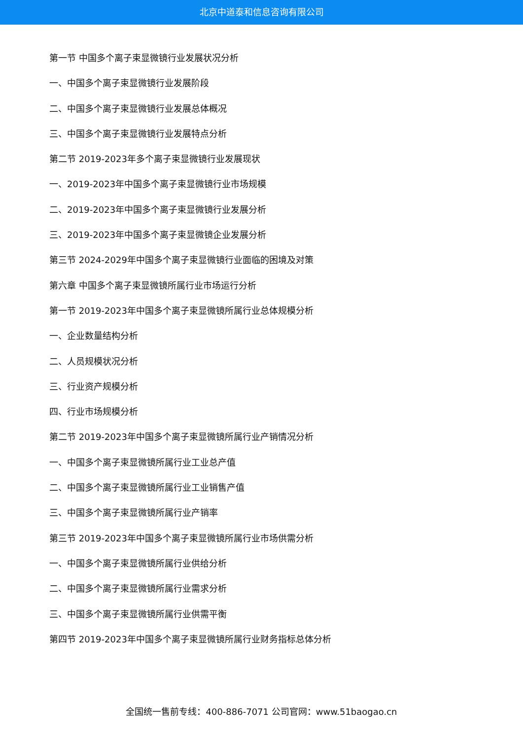北京中道泰和信息咨询有限公司
第一节 中国多个离子束显微镜行业发展状况分析
一、中国多个离子束显微镜行业发展阶段
二、中国多个离子束显微镜行业发展总体概况
三、中国多个离子束显微镜行业发展特点分析
第二节 2019-2023年多个离子束显微镜行业发展现状
一、2019-2023年中国多个离子束显微镜行业市场规模
二、2019-2023年中国多个离子束显微镜行业发展分析
三、2019-2023年中国多个离子束显微镜企业发展分析
第三节 2024-2029年中国多个离子束显微镜行业面临的困境及对策
第六章 中国多个离子束显微镜所属行业市场运行分析
第一节 2019-2023年中国多个离子束显微镜所属行业总体规模分析
一、企业数量结构分析
二、人员规模状况分析
三、行业资产规模分析
四、行业市场规模分析
第二节 2019-2023年中国多个离子束显微镜所属行业产销情况分析
一、中国多个离子束显微镜所属行业工业总产值
二、中国多个离子束显微镜所属行业工业销售产值
三、中国多个离子束显微镜所属行业产销率
第三节 2019-2023年中国多个离子束显微镜所属行业市场供需分析
一、中国多个离子束显微镜所属行业供给分析
二、中国多个离子束显微镜所属行业需求分析
三、中国多个离子束显微镜所属行业供需平衡
第四节 2019-2023年中国多个离子束显微镜所属行业财务指标总体分析
全国统一售前专线：400-886-7071 公司官网：www.51baogao.cn